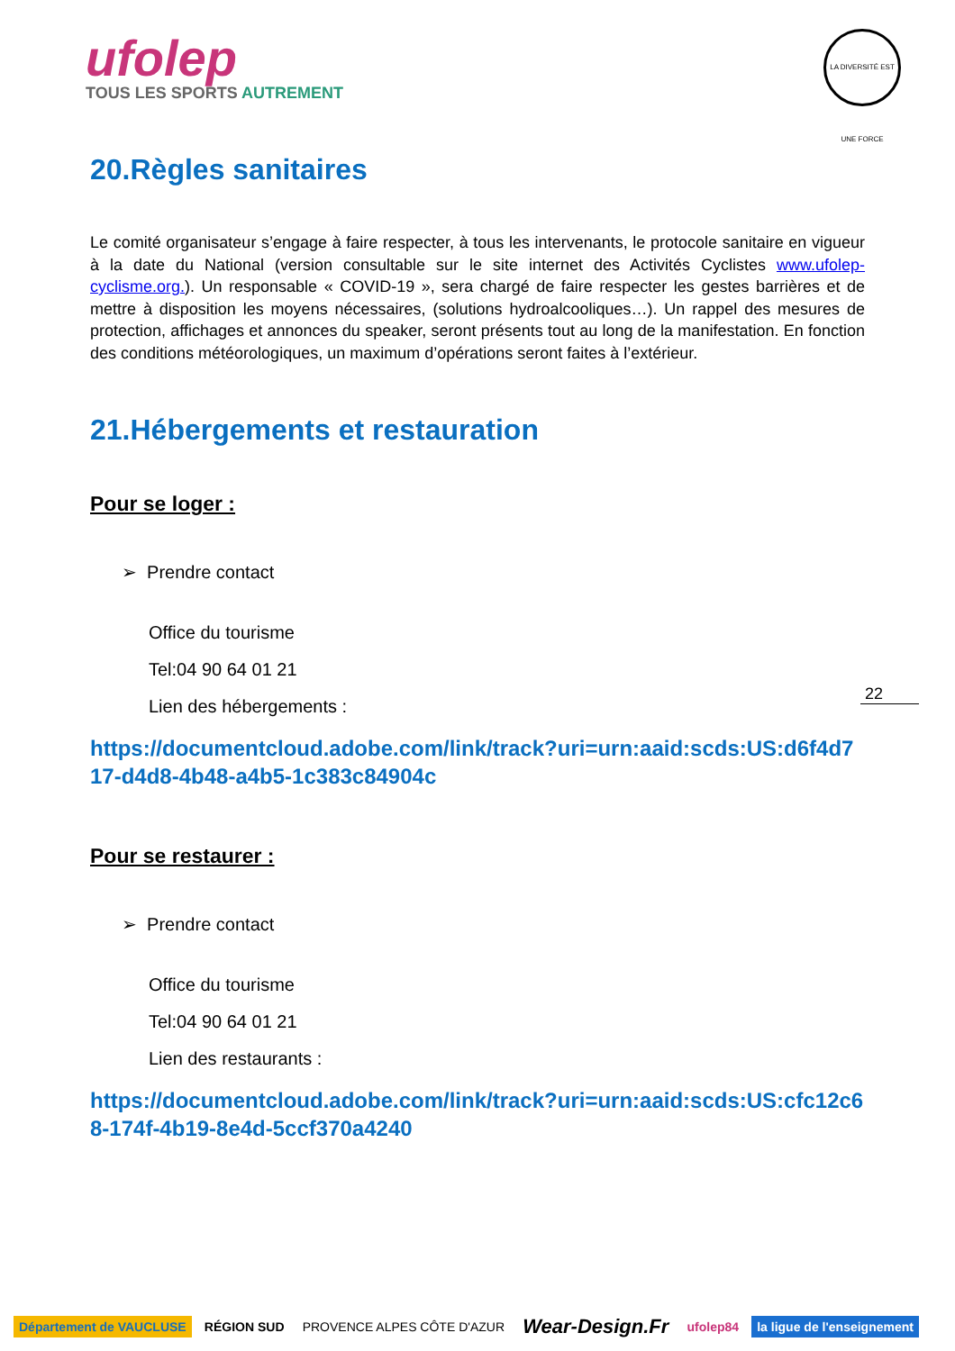ufolep
TOUS LES SPORTS AUTREMENT
LA DIVERSITÉ EST UNE FORCE
20.Règles sanitaires
Le comité organisateur s’engage à faire respecter, à tous les intervenants, le protocole sanitaire en vigueur à la date du National (version consultable sur le site internet des Activités Cyclistes www.ufolep-cyclisme.org.). Un responsable « COVID-19 », sera chargé de faire respecter les gestes barrières et de mettre à disposition les moyens nécessaires, (solutions hydroalcooliques…). Un rappel des mesures de protection, affichages et annonces du speaker, seront présents tout au long de la manifestation. En fonction des conditions météorologiques, un maximum d’opérations seront faites à l’extérieur.
21.Hébergements et restauration
Pour se loger :
➢ Prendre contact
Office du tourisme
Tel:04 90 64 01 21
Lien des hébergements :
https://documentcloud.adobe.com/link/track?uri=urn:aaid:scds:US:d6f4d717-d4d8-4b48-a4b5-1c383c84904c
Pour se restaurer :
➢ Prendre contact
Office du tourisme
Tel:04 90 64 01 21
Lien des restaurants :
https://documentcloud.adobe.com/link/track?uri=urn:aaid:scds:US:cfc12c68-174f-4b19-8e4d-5ccf370a4240
22
Département de VAUCLUSE RÉGION SUD PROVENCE ALPES CÔTE D'AZUR
Wear-Design.Fr
ufolep84 la ligue de l'enseignement